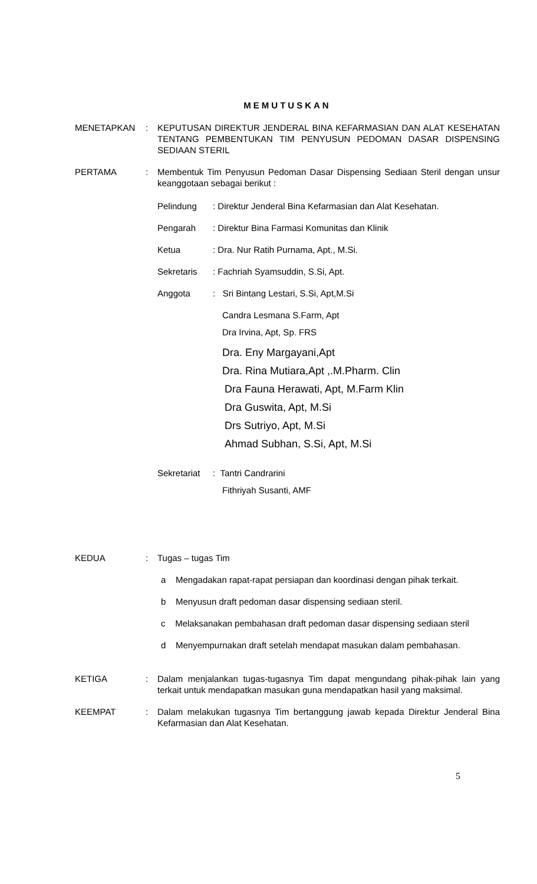MEMUTUSKAN
MENETAPKAN : KEPUTUSAN DIREKTUR JENDERAL BINA KEFARMASIAN DAN ALAT KESEHATAN TENTANG PEMBENTUKAN TIM PENYUSUN PEDOMAN DASAR DISPENSING SEDIAAN STERIL
PERTAMA : Membentuk Tim Penyusun Pedoman Dasar Dispensing Sediaan Steril dengan unsur keanggotaan sebagai berikut :
Pelindung : Direktur Jenderal Bina Kefarmasian dan Alat Kesehatan.
Pengarah : Direktur Bina Farmasi Komunitas dan Klinik
Ketua : Dra. Nur Ratih Purnama, Apt., M.Si.
Sekretaris : Fachriah Syamsuddin, S.Si, Apt.
Anggota : Sri Bintang Lestari, S.Si, Apt,M.Si
Candra Lesmana S.Farm, Apt
Dra Irvina, Apt, Sp. FRS
Dra. Eny Margayani,Apt
Dra. Rina Mutiara,Apt ,.M.Pharm. Clin
Dra Fauna Herawati, Apt, M.Farm Klin
Dra Guswita, Apt, M.Si
Drs Sutriyo, Apt, M.Si
Ahmad Subhan, S.Si, Apt, M.Si
Sekretariat
: Tantri Candrarini
Fithriyah Susanti, AMF
KEDUA : Tugas – tugas Tim
a Mengadakan rapat-rapat persiapan dan koordinasi dengan pihak terkait.
b Menyusun draft pedoman dasar dispensing sediaan steril.
c Melaksanakan pembahasan draft pedoman dasar dispensing sediaan steril
d Menyempurnakan draft setelah mendapat masukan dalam pembahasan.
KETIGA : Dalam menjalankan tugas-tugasnya Tim dapat mengundang pihak-pihak lain yang terkait untuk mendapatkan masukan guna mendapatkan hasil yang maksimal.
KEEMPAT : Dalam melakukan tugasnya Tim bertanggung jawab kepada Direktur Jenderal Bina Kefarmasian dan Alat Kesehatan.
5